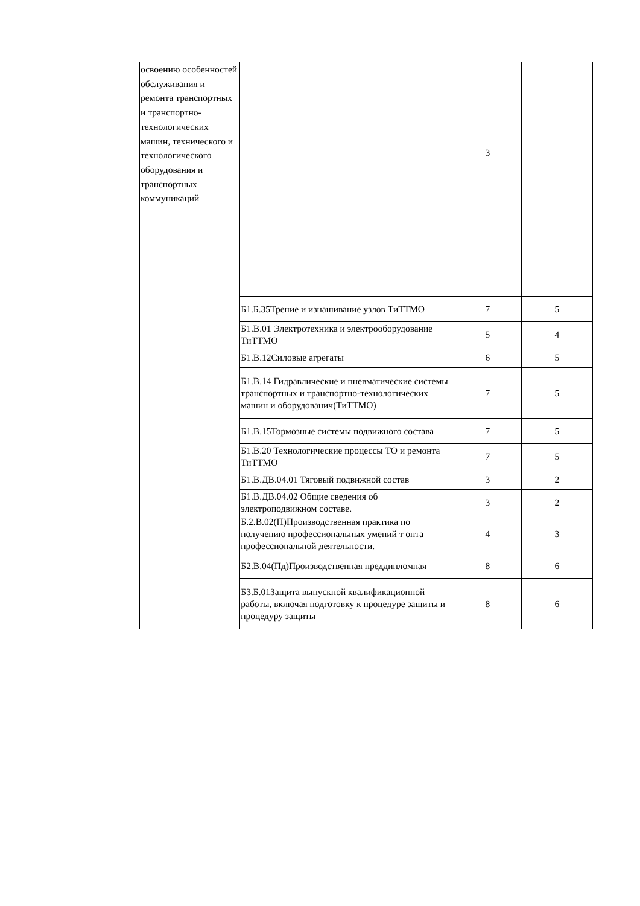| | освоению особенностей обслуживания и ремонта транспортных и транспортно-технологических машин, технического и технологического оборудования и транспортных коммуникаций | | 3 | |
| | | Б1.Б.35Трение и изнашивание узлов ТиТТМО | 7 | 5 |
| | | Б1.В.01 Электротехника и электрооборудование ТиТТМО | 5 | 4 |
| | | Б1.В.12Силовые агрегаты | 6 | 5 |
| | | Б1.В.14 Гидравлические и пневматические системы транспортных и транспортно-технологических машин и оборудованич(ТиТТМО) | 7 | 5 |
| | | Б1.В.15Тормозные системы подвижного состава | 7 | 5 |
| | | Б1.В.20 Технологические процессы ТО и ремонта ТиТТМО | 7 | 5 |
| | | Б1.В.ДВ.04.01 Тяговый подвижной состав | 3 | 2 |
| | | Б1.В.ДВ.04.02 Общие сведения об электроподвижном составе. | 3 | 2 |
| | | Б.2.В.02(П)Производственная практика по получению профессиональных умений т опта профессиональной деятельности. | 4 | 3 |
| | | Б2.В.04(Пд)Производственная преддипломная | 8 | 6 |
| | | Б3.Б.01Защита выпускной квалификационной работы, включая подготовку к процедуре защиты и процедуру защиты | 8 | 6 |